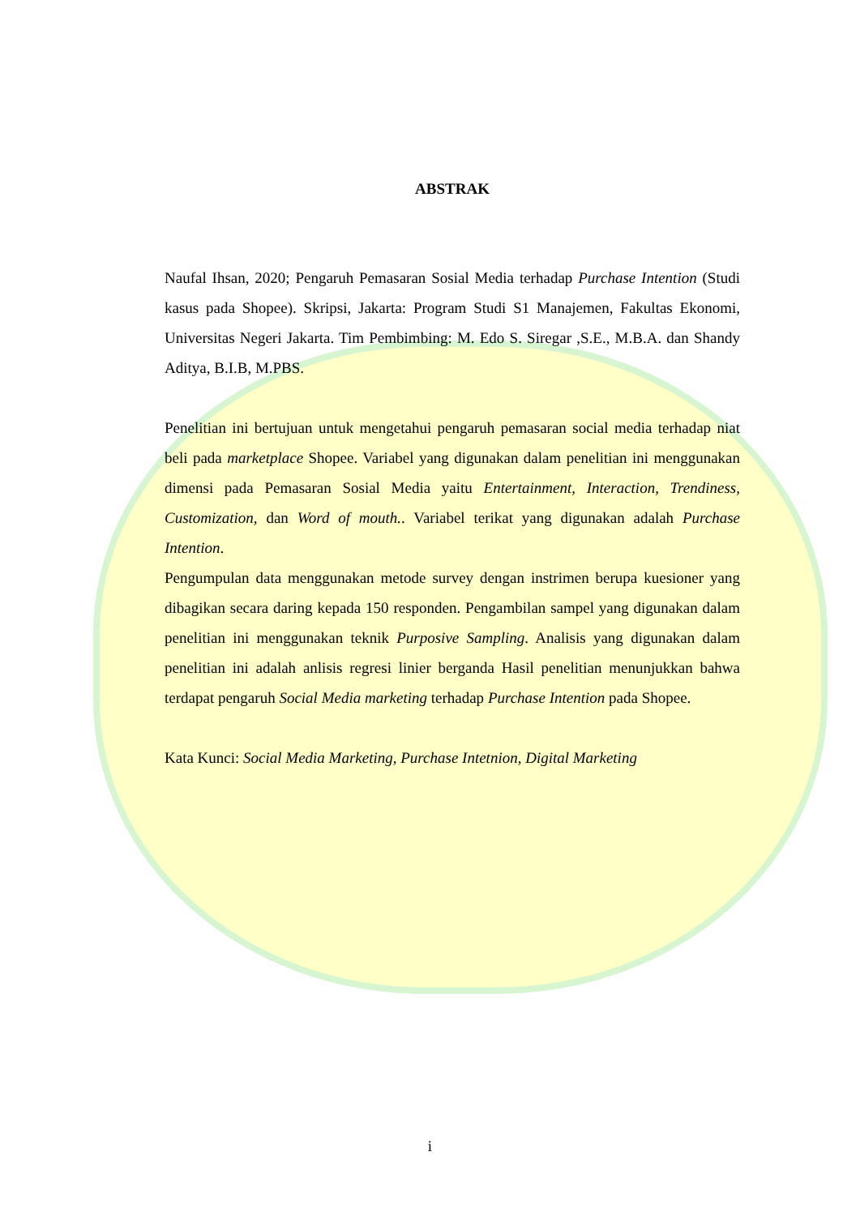ABSTRAK
Naufal Ihsan, 2020; Pengaruh Pemasaran Sosial Media terhadap Purchase Intention (Studi kasus pada Shopee). Skripsi, Jakarta: Program Studi S1 Manajemen, Fakultas Ekonomi, Universitas Negeri Jakarta. Tim Pembimbing: M. Edo S. Siregar ,S.E., M.B.A. dan Shandy Aditya, B.I.B, M.PBS.
Penelitian ini bertujuan untuk mengetahui pengaruh pemasaran social media terhadap niat beli pada marketplace Shopee. Variabel yang digunakan dalam penelitian ini menggunakan dimensi pada Pemasaran Sosial Media yaitu Entertainment, Interaction, Trendiness, Customization, dan Word of mouth.. Variabel terikat yang digunakan adalah Purchase Intention.
Pengumpulan data menggunakan metode survey dengan instrimen berupa kuesioner yang dibagikan secara daring kepada 150 responden. Pengambilan sampel yang digunakan dalam penelitian ini menggunakan teknik Purposive Sampling. Analisis yang digunakan dalam penelitian ini adalah anlisis regresi linier berganda Hasil penelitian menunjukkan bahwa terdapat pengaruh Social Media marketing terhadap Purchase Intention pada Shopee.
Kata Kunci: Social Media Marketing, Purchase Intetnion, Digital Marketing
i